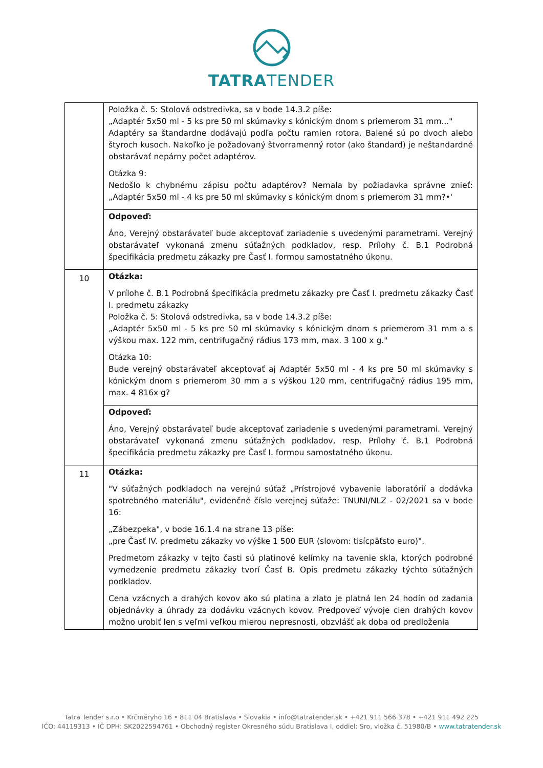TATRATENDER
| | Položka č. 5: Stolová odstredivka, sa v bode 14.3.2 píše: „Adaptér 5x50 ml - 5 ks pre 50 ml skúmavky s kónickým dnom s priemerom 31 mm..." Adaptéry sa štandardne dodávajú podľa počtu ramien rotora. Balené sú po dvoch alebo štyroch kusoch. Nakoľko je požadovaný štvorramenný rotor (ako štandard) je neštandardné obstarávať nepárny počet adaptérov. Otázka 9: Nedošlo k chybnému zápisu počtu adaptérov? Nemala by požiadavka správne znieť: „Adaptér 5x50 ml - 4 ks pre 50 ml skúmavky s kónickým dnom s priemerom 31 mm?•' |
| | Odpoveď: Áno, Verejný obstarávateľ bude akceptovať zariadenie s uvedenými parametrami. Verejný obstarávateľ vykonaná zmenu súťažných podkladov, resp. Prílohy č. B.1 Podrobná špecifikácia predmetu zákazky pre Časť I. formou samostatného úkonu. |
| 10 | Otázka: V prílohe č. B.1 Podrobná špecifikácia predmetu zákazky pre Časť I. predmetu zákazky Časť I. predmetu zákazky Položka č. 5: Stolová odstredivka, sa v bode 14.3.2 píše: „Adaptér 5x50 ml - 5 ks pre 50 ml skúmavky s kónickým dnom s priemerom 31 mm a s výškou max. 122 mm, centrifugačný rádius 173 mm, max. 3 100 x g." Otázka 10: Bude verejný obstarávateľ akceptovať aj Adaptér 5x50 ml - 4 ks pre 50 ml skúmavky s kónickým dnom s priemerom 30 mm a s výškou 120 mm, centrifugačný rádius 195 mm, max. 4 816x g? |
| | Odpoveď: Áno, Verejný obstarávateľ bude akceptovať zariadenie s uvedenými parametrami. Verejný obstarávateľ vykonaná zmenu súťažných podkladov, resp. Prílohy č. B.1 Podrobná špecifikácia predmetu zákazky pre Časť I. formou samostatného úkonu. |
| 11 | Otázka: "V súťažných podkladoch na verejnú súťaž „Prístrojové vybavenie laboratórií a dodávka spotrebného materiálu", evidenčné číslo verejnej súťaže: TNUNI/NLZ - 02/2021 sa v bode 16: „Zábezpeka", v bode 16.1.4 na strane 13 píše: „pre Časť IV. predmetu zákazky vo výške 1 500 EUR (slovom: tisícpäťsto euro)". Predmetom zákazky v tejto časti sú platinové kelímky na tavenie skla, ktorých podrobné vymedzenie predmetu zákazky tvorí Časť B. Opis predmetu zákazky týchto súťažných podkladov. Cena vzácnych a drahých kovov ako sú platina a zlato je platná len 24 hodín od zadania objednávky a úhrady za dodávku vzácnych kovov. Predpoveď vývoje cien drahých kovov možno urobiť len s veľmi veľkou mierou nepresnosti, obzvlášť ak doba od predloženia |
Tatra Tender s.r.o • Krčméryho 16 • 811 04 Bratislava • Slovakia • info@tatratender.sk • +421 911 566 378 • +421 911 492 225
IČO: 44119313 • IČ DPH: SK2022594761 • Obchodný register Okresného súdu Bratislava I, oddiel: Sro, vložka č. 51980/B • www.tatratender.sk